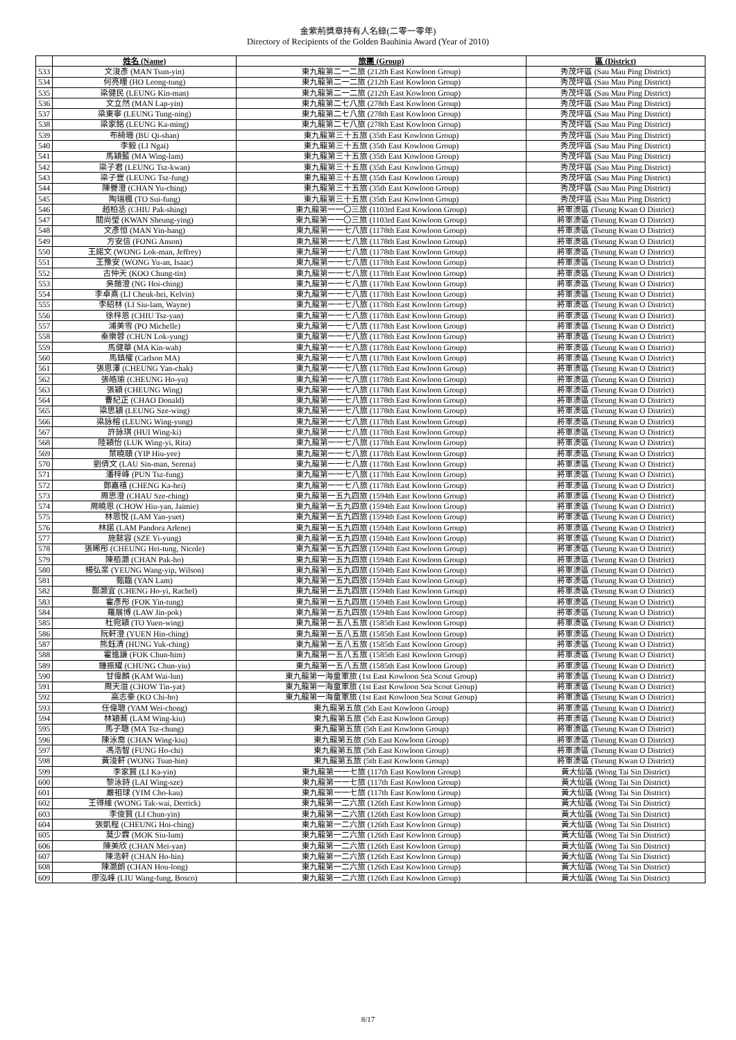金紫荊獎章持有人名錄(二零一零年)
Directory of Recipients of the Golden Bauhinia Award (Year of 2010)
| | 姓名 (Name) | 旅團 (Group) | 區 (District) |
| --- | --- | --- | --- |
| 533 | 文浚彥 (MAN Tsun-yin) | 東九龍第二一二旅 (212th East Kowloon Group) | 秀茂坪區 (Sau Mau Ping District) |
| 534 | 何亮曈 (HO Leong-tung) | 東九龍第二一二旅 (212th East Kowloon Group) | 秀茂坪區 (Sau Mau Ping District) |
| 535 | 梁健民 (LEUNG Kin-man) | 東九龍第二一二旅 (212th East Kowloon Group) | 秀茂坪區 (Sau Mau Ping District) |
| 536 | 文立然 (MAN Lap-yin) | 東九龍第二七八旅 (278th East Kowloon Group) | 秀茂坪區 (Sau Mau Ping District) |
| 537 | 梁東寧 (LEUNG Tung-ning) | 東九龍第二七八旅 (278th East Kowloon Group) | 秀茂坪區 (Sau Mau Ping District) |
| 538 | 梁家銘 (LEUNG Ka-ming) | 東九龍第二七八旅 (278th East Kowloon Group) | 秀茂坪區 (Sau Mau Ping District) |
| 539 | 布綺珊 (BU Qi-shan) | 東九龍第三十五旅 (35th East Kowloon Group) | 秀茂坪區 (Sau Mau Ping District) |
| 540 | 李毅 (LI Ngai) | 東九龍第三十五旅 (35th East Kowloon Group) | 秀茂坪區 (Sau Mau Ping District) |
| 541 | 馬穎藍 (MA Wing-lam) | 東九龍第三十五旅 (35th East Kowloon Group) | 秀茂坪區 (Sau Mau Ping District) |
| 542 | 梁子君 (LEUNG Tsz-kwan) | 東九龍第三十五旅 (35th East Kowloon Group) | 秀茂坪區 (Sau Mau Ping District) |
| 543 | 梁子豐 (LEUNG Tsz-fung) | 東九龍第三十五旅 (35th East Kowloon Group) | 秀茂坪區 (Sau Mau Ping District) |
| 544 | 陳譽澄 (CHAN Yu-ching) | 東九龍第三十五旅 (35th East Kowloon Group) | 秀茂坪區 (Sau Mau Ping District) |
| 545 | 陶瑞楓 (TO Sui-fung) | 東九龍第三十五旅 (35th East Kowloon Group) | 秀茂坪區 (Sau Mau Ping District) |
| 546 | 趙柏丞 (CHIU Pak-shing) | 東九龍第一一〇三旅 (1103rd East Kowloon Group) | 將軍澳區 (Tseung Kwan O District) |
| 547 | 關尚瑩 (KWAN Sheung-ying) | 東九龍第一一〇三旅 (1103rd East Kowloon Group) | 將軍澳區 (Tseung Kwan O District) |
| 548 | 文彥恒 (MAN Yin-hang) | 東九龍第一一七八旅 (1178th East Kowloon Group) | 將軍澳區 (Tseung Kwan O District) |
| 549 | 方安信 (FONG Anson) | 東九龍第一一七八旅 (1178th East Kowloon Group) | 將軍澳區 (Tseung Kwan O District) |
| 550 | 王諾文 (WONG Lok-man, Jeffrey) | 東九龍第一一七八旅 (1178th East Kowloon Group) | 將軍澳區 (Tseung Kwan O District) |
| 551 | 王豫安 (WONG Yu-an, Isaac) | 東九龍第一一七八旅 (1178th East Kowloon Group) | 將軍澳區 (Tseung Kwan O District) |
| 552 | 古仲天 (KOO Chung-tin) | 東九龍第一一七八旅 (1178th East Kowloon Group) | 將軍澳區 (Tseung Kwan O District) |
| 553 | 吳鎧澄 (NG Hoi-ching) | 東九龍第一一七八旅 (1178th East Kowloon Group) | 將軍澳區 (Tseung Kwan O District) |
| 554 | 李卓熹 (LI Cheuk-hei, Kelvin) | 東九龍第一一七八旅 (1178th East Kowloon Group) | 將軍澳區 (Tseung Kwan O District) |
| 555 | 李紹林 (LI Siu-lam, Wayne) | 東九龍第一一七八旅 (1178th East Kowloon Group) | 將軍澳區 (Tseung Kwan O District) |
| 556 | 徐梓恩 (CHIU Tsz-yan) | 東九龍第一一七八旅 (1178th East Kowloon Group) | 將軍澳區 (Tseung Kwan O District) |
| 557 | 浦美雪 (PO Michelle) | 東九龍第一一七八旅 (1178th East Kowloon Group) | 將軍澳區 (Tseung Kwan O District) |
| 558 | 秦樂蓉 (CHUN Lok-yung) | 東九龍第一一七八旅 (1178th East Kowloon Group) | 將軍澳區 (Tseung Kwan O District) |
| 559 | 馬健華 (MA Kin-wah) | 東九龍第一一七八旅 (1178th East Kowloon Group) | 將軍澳區 (Tseung Kwan O District) |
| 560 | 馬鎮權 (Carlson MA) | 東九龍第一一七八旅 (1178th East Kowloon Group) | 將軍澳區 (Tseung Kwan O District) |
| 561 | 張恩澤 (CHEUNG Yan-chak) | 東九龍第一一七八旅 (1178th East Kowloon Group) | 將軍澳區 (Tseung Kwan O District) |
| 562 | 張皓瑜 (CHEUNG Ho-yu) | 東九龍第一一七八旅 (1178th East Kowloon Group) | 將軍澳區 (Tseung Kwan O District) |
| 563 | 張穎 (CHEUNG Wing) | 東九龍第一一七八旅 (1178th East Kowloon Group) | 將軍澳區 (Tseung Kwan O District) |
| 564 | 曹紀正 (CHAO Donald) | 東九龍第一一七八旅 (1178th East Kowloon Group) | 將軍澳區 (Tseung Kwan O District) |
| 565 | 梁思穎 (LEUNG Sze-wing) | 東九龍第一一七八旅 (1178th East Kowloon Group) | 將軍澳區 (Tseung Kwan O District) |
| 566 | 梁詠榕 (LEUNG Wing-yung) | 東九龍第一一七八旅 (1178th East Kowloon Group) | 將軍澳區 (Tseung Kwan O District) |
| 567 | 許詠琪 (HUI Wing-ki) | 東九龍第一一七八旅 (1178th East Kowloon Group) | 將軍澳區 (Tseung Kwan O District) |
| 568 | 陸穎怡 (LUK Wing-yi, Rita) | 東九龍第一一七八旅 (1178th East Kowloon Group) | 將軍澳區 (Tseung Kwan O District) |
| 569 | 葉曉頤 (YIP Hiu-yee) | 東九龍第一一七八旅 (1178th East Kowloon Group) | 將軍澳區 (Tseung Kwan O District) |
| 570 | 劉倩文 (LAU Sin-man, Serena) | 東九龍第一一七八旅 (1178th East Kowloon Group) | 將軍澳區 (Tseung Kwan O District) |
| 571 | 潘梓峰 (PUN Tsz-fung) | 東九龍第一一七八旅 (1178th East Kowloon Group) | 將軍澳區 (Tseung Kwan O District) |
| 572 | 鄭嘉禧 (CHENG Ka-hei) | 東九龍第一一七八旅 (1178th East Kowloon Group) | 將軍澳區 (Tseung Kwan O District) |
| 573 | 周思澄 (CHAU Sze-ching) | 東九龍第一五九四旅 (1594th East Kowloon Group) | 將軍澳區 (Tseung Kwan O District) |
| 574 | 周曉恩 (CHOW Hiu-yan, Jaimie) | 東九龍第一五九四旅 (1594th East Kowloon Group) | 將軍澳區 (Tseung Kwan O District) |
| 575 | 林恩悅 (LAM Yan-yuet) | 東九龍第一五九四旅 (1594th East Kowloon Group) | 將軍澳區 (Tseung Kwan O District) |
| 576 | 林諾 (LAM Pandora Arlene) | 東九龍第一五九四旅 (1594th East Kowloon Group) | 將軍澳區 (Tseung Kwan O District) |
| 577 | 施懿容 (SZE Yi-yung) | 東九龍第一五九四旅 (1594th East Kowloon Group) | 將軍澳區 (Tseung Kwan O District) |
| 578 | 張晞彤 (CHEUNG Hei-tung, Nicole) | 東九龍第一五九四旅 (1594th East Kowloon Group) | 將軍澳區 (Tseung Kwan O District) |
| 579 | 陳栢灝 (CHAN Pak-ho) | 東九龍第一五九四旅 (1594th East Kowloon Group) | 將軍澳區 (Tseung Kwan O District) |
| 580 | 楊弘業 (YEUNG Wang-yip, Wilson) | 東九龍第一五九四旅 (1594th East Kowloon Group) | 將軍澳區 (Tseung Kwan O District) |
| 581 | 甄臨 (YAN Lam) | 東九龍第一五九四旅 (1594th East Kowloon Group) | 將軍澳區 (Tseung Kwan O District) |
| 582 | 鄭灝宜 (CHENG Ho-yi, Rachel) | 東九龍第一五九四旅 (1594th East Kowloon Group) | 將軍澳區 (Tseung Kwan O District) |
| 583 | 霍彥彤 (FOK Yin-tung) | 東九龍第一五九四旅 (1594th East Kowloon Group) | 將軍澳區 (Tseung Kwan O District) |
| 584 | 羅展博 (LAW Jin-pok) | 東九龍第一五九四旅 (1594th East Kowloon Group) | 將軍澳區 (Tseung Kwan O District) |
| 585 | 杜宛穎 (TO Yuen-wing) | 東九龍第一五八五旅 (1585th East Kowloon Group) | 將軍澳區 (Tseung Kwan O District) |
| 586 | 阮軒澄 (YUEN Hin-ching) | 東九龍第一五八五旅 (1585th East Kowloon Group) | 將軍澳區 (Tseung Kwan O District) |
| 587 | 熊鈺清 (HUNG Yuk-ching) | 東九龍第一五八五旅 (1585th East Kowloon Group) | 將軍澳區 (Tseung Kwan O District) |
| 588 | 霍進謙 (FOK Chun-him) | 東九龍第一五八五旅 (1585th East Kowloon Group) | 將軍澳區 (Tseung Kwan O District) |
| 589 | 鍾振耀 (CHUNG Chun-yiu) | 東九龍第一五八五旅 (1585th East Kowloon Group) | 將軍澳區 (Tseung Kwan O District) |
| 590 | 甘偉麟 (KAM Wai-lun) | 東九龍第一海童軍旅 (1st East Kowloon Sea Scout Group) | 將軍澳區 (Tseung Kwan O District) |
| 591 | 周天溢 (CHOW Tin-yat) | 東九龍第一海童軍旅 (1st East Kowloon Sea Scout Group) | 將軍澳區 (Tseung Kwan O District) |
| 592 | 高志豪 (KO Chi-ho) | 東九龍第一海童軍旅 (1st East Kowloon Sea Scout Group) | 將軍澳區 (Tseung Kwan O District) |
| 593 | 任偉聰 (YAM Wei-chong) | 東九龍第五旅 (5th East Kowloon Group) | 將軍澳區 (Tseung Kwan O District) |
| 594 | 林穎蕎 (LAM Wing-kiu) | 東九龍第五旅 (5th East Kowloon Group) | 將軍澳區 (Tseung Kwan O District) |
| 595 | 馬子聰 (MA Tsz-chung) | 東九龍第五旅 (5th East Kowloon Group) | 將軍澳區 (Tseung Kwan O District) |
| 596 | 陳泳喬 (CHAN Wing-kiu) | 東九龍第五旅 (5th East Kowloon Group) | 將軍澳區 (Tseung Kwan O District) |
| 597 | 馮浩智 (FUNG Ho-chi) | 東九龍第五旅 (5th East Kowloon Group) | 將軍澳區 (Tseung Kwan O District) |
| 598 | 黃浚軒 (WONG Tsun-hin) | 東九龍第五旅 (5th East Kowloon Group) | 將軍澳區 (Tseung Kwan O District) |
| 599 | 李家賢 (LI Ka-yin) | 東九龍第一一七旅 (117th East Kowloon Group) | 黃大仙區 (Wong Tai Sin District) |
| 600 | 黎泳詩 (LAI Wing-sze) | 東九龍第一一七旅 (117th East Kowloon Group) | 黃大仙區 (Wong Tai Sin District) |
| 601 | 嚴祖球 (YIM Cho-kau) | 東九龍第一一七旅 (117th East Kowloon Group) | 黃大仙區 (Wong Tai Sin District) |
| 602 | 王得維 (WONG Tak-wai, Derrick) | 東九龍第一二六旅 (126th East Kowloon Group) | 黃大仙區 (Wong Tai Sin District) |
| 603 | 李俊賢 (LI Chun-yin) | 東九龍第一二六旅 (126th East Kowloon Group) | 黃大仙區 (Wong Tai Sin District) |
| 604 | 張凱程 (CHEUNG Hoi-ching) | 東九龍第一二六旅 (126th East Kowloon Group) | 黃大仙區 (Wong Tai Sin District) |
| 605 | 莫少霖 (MOK Siu-lum) | 東九龍第一二六旅 (126th East Kowloon Group) | 黃大仙區 (Wong Tai Sin District) |
| 606 | 陳美欣 (CHAN Mei-yan) | 東九龍第一二六旅 (126th East Kowloon Group) | 黃大仙區 (Wong Tai Sin District) |
| 607 | 陳浩軒 (CHAN Ho-hin) | 東九龍第一二六旅 (126th East Kowloon Group) | 黃大仙區 (Wong Tai Sin District) |
| 608 | 陳灝朗 (CHAN Hou-long) | 東九龍第一二六旅 (126th East Kowloon Group) | 黃大仙區 (Wong Tai Sin District) |
| 609 | 廖泓峰 (LIU Wang-fung, Bosco) | 東九龍第一二六旅 (126th East Kowloon Group) | 黃大仙區 (Wong Tai Sin District) |
8/17